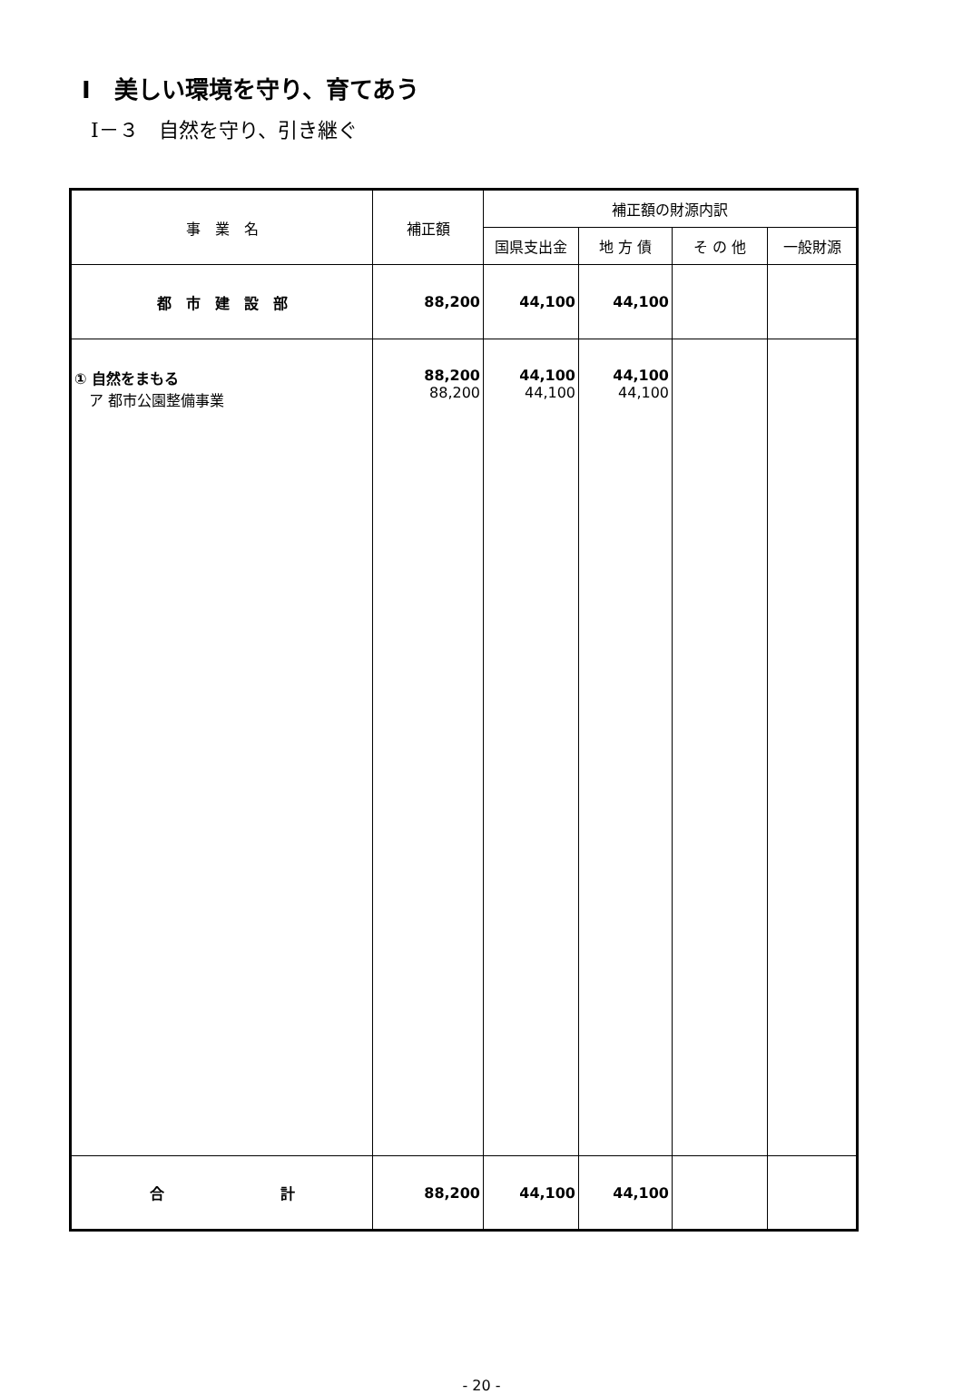Ⅰ　美しい環境を守り、育てあう
Ⅰ－３　自然を守り、引き継ぐ
| 事 業 名 | 補正額 | 補正額の財源内訳 | | | |
| --- | --- | --- | --- | --- | --- |
| | | 国県支出金 | 地 方 債 | そ の 他 | 一般財源 |
| 都 市 建 設 部 | 88,200 | 44,100 | 44,100 | | |
| ① 自然をまもる ア 都市公園整備事業 | 88,200 88,200 | 44,100 44,100 | 44,100 44,100 | | |
| 合 計 | 88,200 | 44,100 | 44,100 | | |
- 20 -